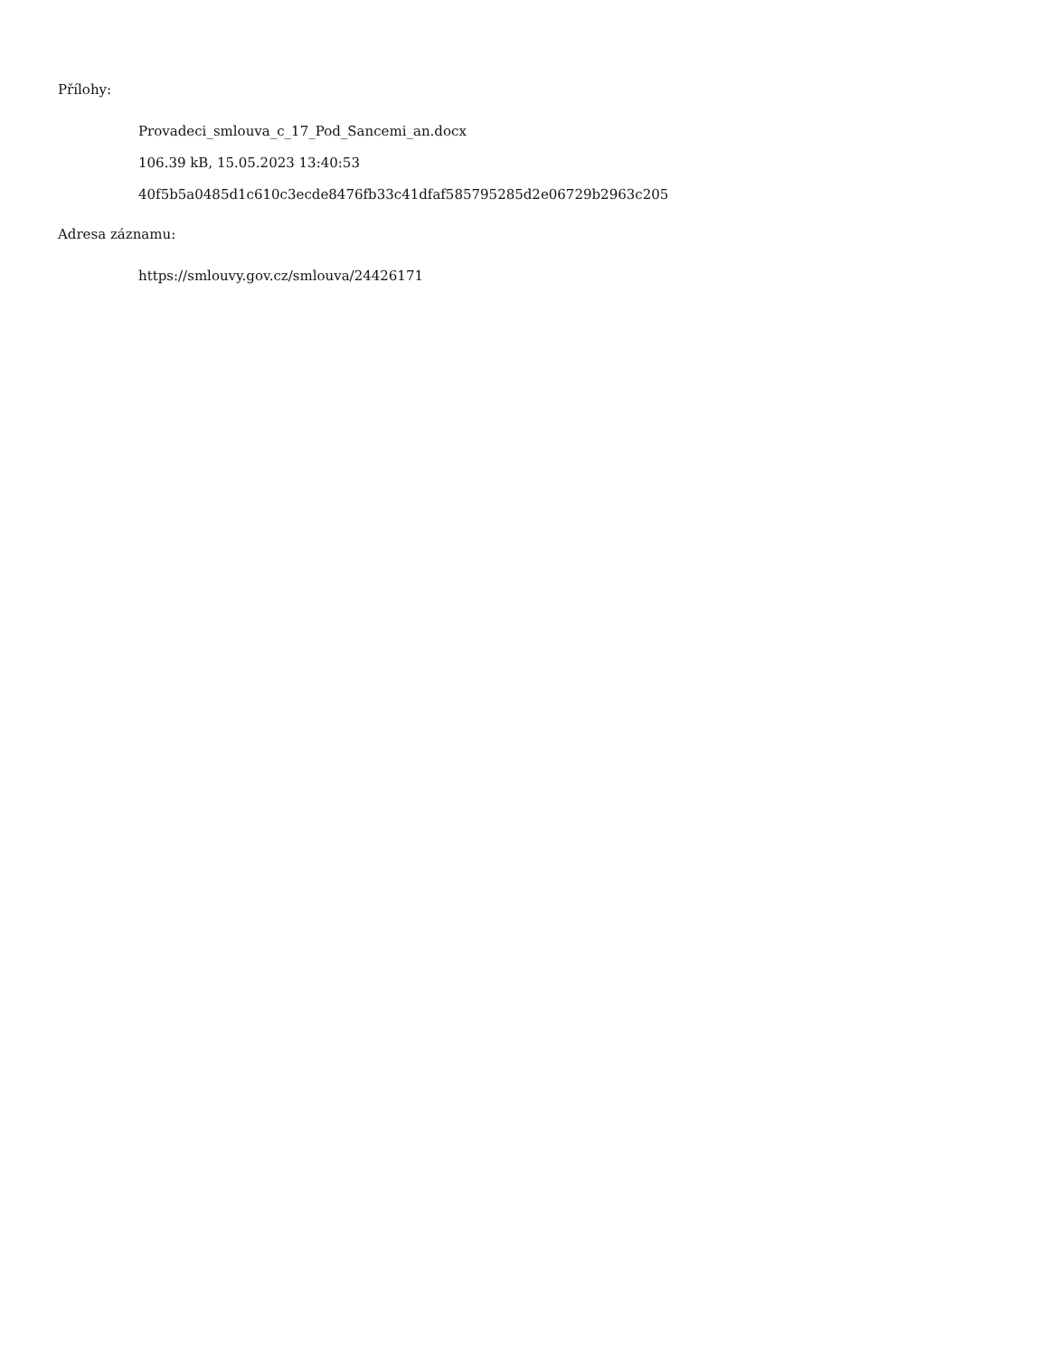Přílohy:
Provadeci_smlouva_c_17_Pod_Sancemi_an.docx
106.39 kB, 15.05.2023 13:40:53
40f5b5a0485d1c610c3ecde8476fb33c41dfaf585795285d2e06729b2963c205
Adresa záznamu:
https://smlouvy.gov.cz/smlouva/24426171